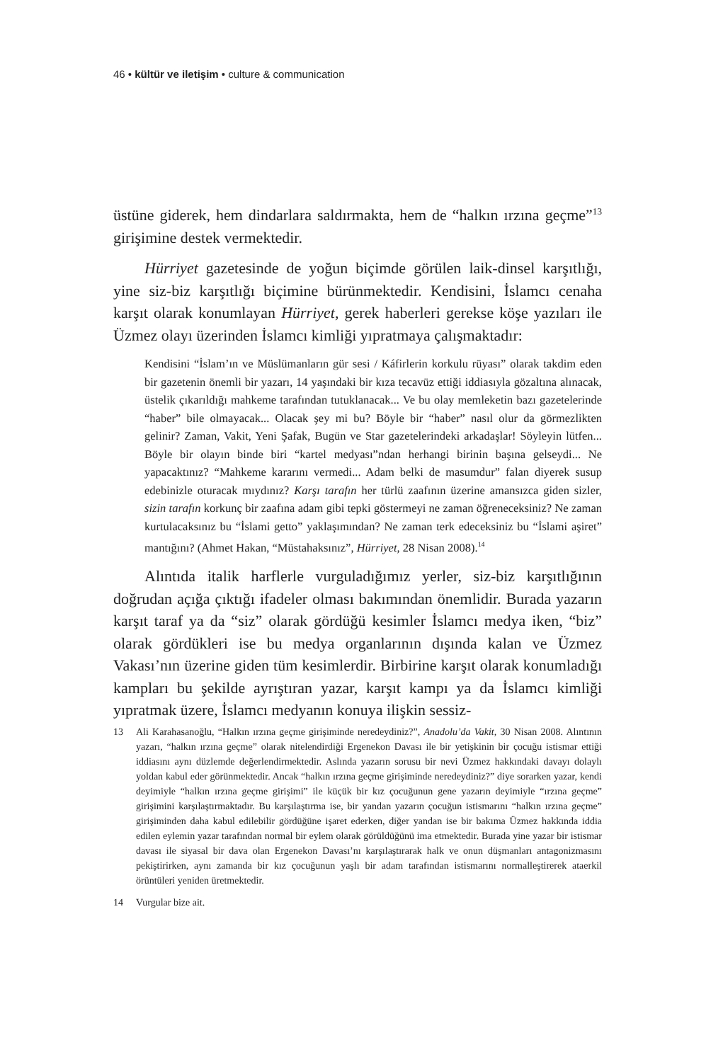46 • kültür ve iletişim • culture & communication
üstüne giderek, hem dindarlara saldırmakta, hem de “halkın ırzına geçme”<sup>13</sup> girişimine destek vermektedir.
Hürriyet gazetesinde de yoğun biçimde görülen laik-dinsel karşıtlığı, yine siz-biz karşıtlığı biçimine bürünmektedir. Kendisini, İslamcı cenaha karşıt olarak konumlayan Hürriyet, gerek haberleri gerekse köşe yazıları ile Üzmez olayı üzerinden İslamcı kimliği yıpratmaya çalışmaktadır:
Kendisini “İslam’ın ve Müslümanların gür sesi / Káfirlerin korkulu rüyası” olarak takdim eden bir gazetenin önemli bir yazarı, 14 yaşındaki bir kıza tecavüz ettiği iddiasıyla gözaltına alınacak, üstelik çıkarıldığı mahkeme tarafından tutuklanacak... Ve bu olay memleketin bazı gazetelerinde “haber” bile olmayacak... Olacak şey mi bu? Böyle bir “haber” nasıl olur da görmezlikten gelinir? Zaman, Vakit, Yeni Şafak, Bugün ve Star gazetelerindeki arkadaşlar! Söyleyin lütfen... Böyle bir olayın binde biri “kartel medyası”ndan herhangi birinin başına gelseydi... Ne yapacaktınız? “Mahkeme kararını vermedi... Adam belki de masumdur” falan diyerek susup edebinizle oturacak mıydınız? Karşı tarafın her türlü zaafının üzerine amansızca giden sizler, sizin tarafın korkunç bir zaafına adam gibi tepki göstermeyi ne zaman öğreneceksiniz? Ne zaman kurtulacaksınız bu “İslami getto” yaklaşımından? Ne zaman terk edeceksiniz bu “İslami aşiret” mantığını? (Ahmet Hakan, “Müstahaksınız”, Hürriyet, 28 Nisan 2008).<sup>14</sup>
Alıntıda italik harflerle vurguladığımız yerler, siz-biz karşıtlığının doğrudan açığa çıktığı ifadeler olması bakımından önemlidir. Burada yazarın karşıt taraf ya da “siz” olarak gördüğü kesimler İslamcı medya iken, “biz” olarak gördükleri ise bu medya organlarının dışında kalan ve Üzmez Vakası’nın üzerine giden tüm kesimlerdir. Birbirine karşıt olarak konumladığı kampları bu şekilde ayrıştıran yazar, karşıt kampı ya da İslamcı kimliği yıpratmak üzere, İslamcı medyanın konuya ilişkin sessiz-
13 Ali Karahasanoğlu, “Halkın ırzına geçme girişiminde neredeydiniz?”, Anadolu’da Vakit, 30 Nisan 2008. Alıntının yazarı, “halkın ırzına geçme” olarak nitelendirdiği Ergenekon Davası ile bir yetişkinin bir çocuğu istismar ettiği iddiasını aynı düzlemde değerlendirmektedir. Aslında yazarın sorusu bir nevi Üzmez hakkındaki davayı dolaylı yoldan kabul eder görünmektedir. Ancak “halkın ırzına geçme girişiminde neredeydiniz?” diye sorarken yazar, kendi deyimiyle “halkın ırzına geçme girişimi” ile küçük bir kız çocuğunun gene yazarın deyimiyle “ırzına geçme” girişimini karşılaştırmaktadır. Bu karşılaştırma ise, bir yandan yazarın çocuğun istismarını “halkın ırzına geçme” girişiminden daha kabul edilebilir gördüğüne işaret ederken, diğer yandan ise bir bakıma Üzmez hakkında iddia edilen eylemin yazar tarafından normal bir eylem olarak görüldüğünü ima etmektedir. Burada yine yazar bir istismar davası ile siyasal bir dava olan Ergenekon Davası’nı karşılaştırarak halk ve onun düşmanları antagonizmasını pekiştirirken, aynı zamanda bir kız çocuğunun yaşlı bir adam tarafından istismarını normalleştirerek ataerkil örüntüleri yeniden üretmektedir.
14 Vurgular bize ait.